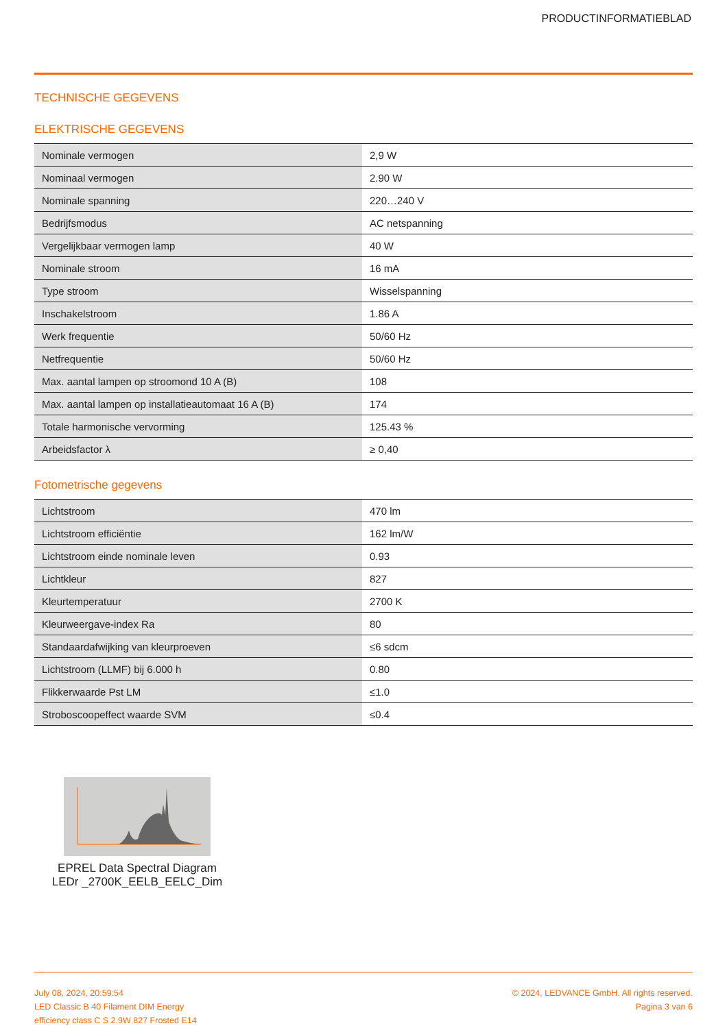PRODUCTINFORMATIEBLAD
TECHNISCHE GEGEVENS
ELEKTRISCHE GEGEVENS
| Nominale vermogen | 2,9 W |
| Nominaal vermogen | 2.90 W |
| Nominale spanning | 220…240 V |
| Bedrijfsmodus | AC netspanning |
| Vergelijkbaar vermogen lamp | 40 W |
| Nominale stroom | 16 mA |
| Type stroom | Wisselspanning |
| Inschakelstroom | 1.86 A |
| Werk frequentie | 50/60 Hz |
| Netfrequentie | 50/60 Hz |
| Max. aantal lampen op stroomond 10 A (B) | 108 |
| Max. aantal lampen op installatieautomaat 16 A (B) | 174 |
| Totale harmonische vervorming | 125.43 % |
| Arbeidsfactor λ | ≥ 0,40 |
Fotometrische gegevens
| Lichtstroom | 470 lm |
| Lichtstroom efficiëntie | 162 lm/W |
| Lichtstroom einde nominale leven | 0.93 |
| Lichtkleur | 827 |
| Kleurtemperatuur | 2700 K |
| Kleurweergave-index Ra | 80 |
| Standaardafwijking van kleurproeven | ≤6 sdcm |
| Lichtstroom (LLMF) bij 6.000 h | 0.80 |
| Flikkerwaarde Pst LM | ≤1.0 |
| Stroboscoopeffect waarde SVM | ≤0.4 |
EPREL Data Spectral Diagram LEDr _2700K_EELB_EELC_Dim
July 08, 2024, 20:59:54
LED Classic B 40 Filament DIM Energy
efficiency class C S 2.9W 827 Frosted E14
© 2024, LEDVANCE GmbH. All rights reserved.
Pagina 3 van 6